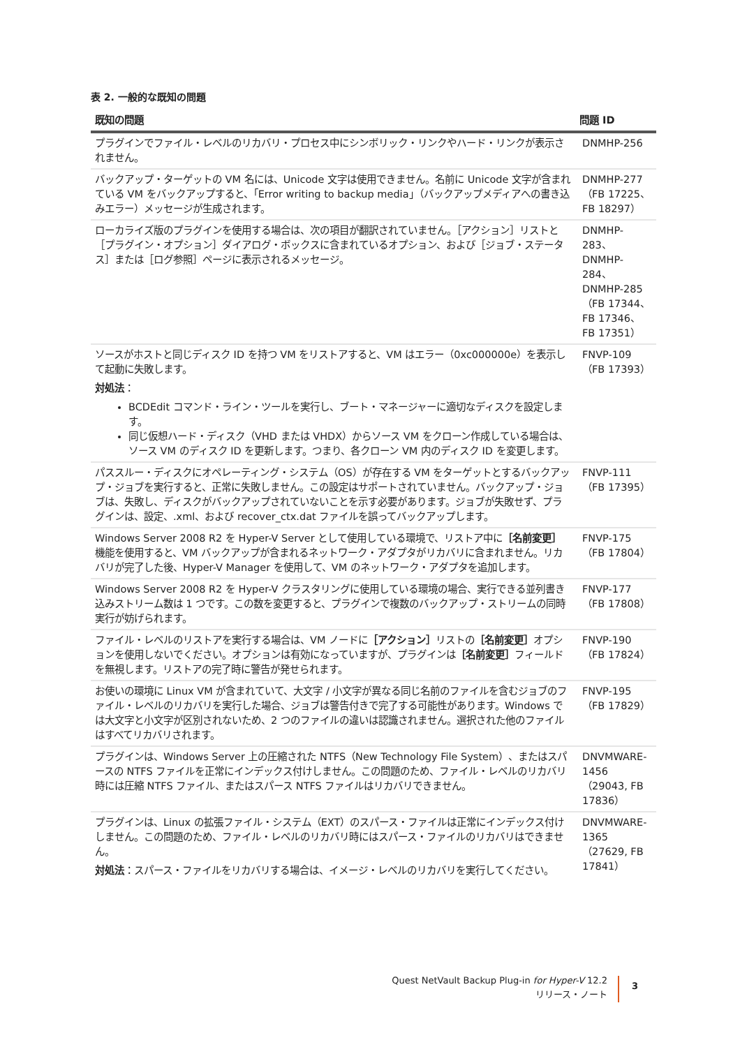表 2. 一般的な既知の問題
| 既知の問題 | 問題 ID |
| --- | --- |
| プラグインでファイル・レベルのリカバリ・プロセス中にシンボリック・リンクやハード・リンクが表示されません。 | DNMHP-256 |
| バックアップ・ターゲットの VM 名には、Unicode 文字は使用できません。名前に Unicode 文字が含まれている VM をバックアップすると、「Error writing to backup media」（バックアップメディアへの書き込みエラー）メッセージが生成されます。 | DNMHP-277（FB 17225、FB 18297） |
| ローカライズ版のプラグインを使用する場合は、次の項目が翻訳されていません。［アクション］リストと［プラグイン・オプション］ダイアログ・ボックスに含まれているオプション、および［ジョブ・ステータス］または［ログ参照］ページに表示されるメッセージ。 | DNMHP-283、DNMHP-284、DNMHP-285（FB 17344、FB 17346、FB 17351） |
| ソースがホストと同じディスク ID を持つ VM をリストアすると、VM はエラー（0xc000000e）を表示して起動に失敗します。 対処法 ： BCDEdit コマンド・ライン・ツールを実行し、ブート・マネージャーに適切なディスクを設定します。 同じ仮想ハード・ディスク（VHD または VHDX）からソース VM をクローン作成している場合は、ソース VM のディスク ID を更新します。つまり、各クローン VM 内のディスク ID を変更します。 | FNVP-109（FB 17393） |
| パススルー・ディスクにオペレーティング・システム（OS）が存在する VM をターゲットとするバックアップ・ジョブを実行すると、正常に失敗しません。この設定はサポートされていません。バックアップ・ジョブは、失敗し、ディスクがバックアップされていないことを示す必要があります。ジョブが失敗せず、プラグインは、設定、.xml、および recover_ctx.dat ファイルを誤ってバックアップします。 | FNVP-111（FB 17395） |
| Windows Server 2008 R2 を Hyper-V Server として使用している環境で、リストア中に ［名前変更］ 機能を使用すると、VM バックアップが含まれるネットワーク・アダプタがリカバリに含まれません。リカバリが完了した後、Hyper-V Manager を使用して、VM のネットワーク・アダプタを追加します。 | FNVP-175（FB 17804） |
| Windows Server 2008 R2 を Hyper-V クラスタリングに使用している環境の場合、実行できる並列書き込みストリーム数は 1 つです。この数を変更すると、プラグインで複数のバックアップ・ストリームの同時実行が妨げられます。 | FNVP-177（FB 17808） |
| ファイル・レベルのリストアを実行する場合は、VM ノードに ［アクション］ リストの ［名前変更］ オプションを使用しないでください。オプションは有効になっていますが、プラグインは ［名前変更］ フィールドを無視します。リストアの完了時に警告が発せられます。 | FNVP-190（FB 17824） |
| お使いの環境に Linux VM が含まれていて、大文字 / 小文字が異なる同じ名前のファイルを含むジョブのファイル・レベルのリカバリを実行した場合、ジョブは警告付きで完了する可能性があります。Windows では大文字と小文字が区別されないため、2 つのファイルの違いは認識されません。選択された他のファイルはすべてリカバリされます。 | FNVP-195（FB 17829） |
| プラグインは、Windows Server 上の圧縮された NTFS（New Technology File System）、またはスパースの NTFS ファイルを正常にインデックス付けしません。この問題のため、ファイル・レベルのリカバリ時には圧縮 NTFS ファイル、またはスパース NTFS ファイルはリカバリできません。 | DNVMWARE-1456（29043, FB 17836） |
| プラグインは、Linux の拡張ファイル・システム（EXT）のスパース・ファイルは正常にインデックス付けしません。この問題のため、ファイル・レベルのリカバリ時にはスパース・ファイルのリカバリはできません。 対処法 ：スパース・ファイルをリカバリする場合は、イメージ・レベルのリカバリを実行してください。 | DNVMWARE-1365（27629, FB 17841） |
Quest NetVault Backup Plug-in for Hyper-V 12.2
リリース・ノート
3